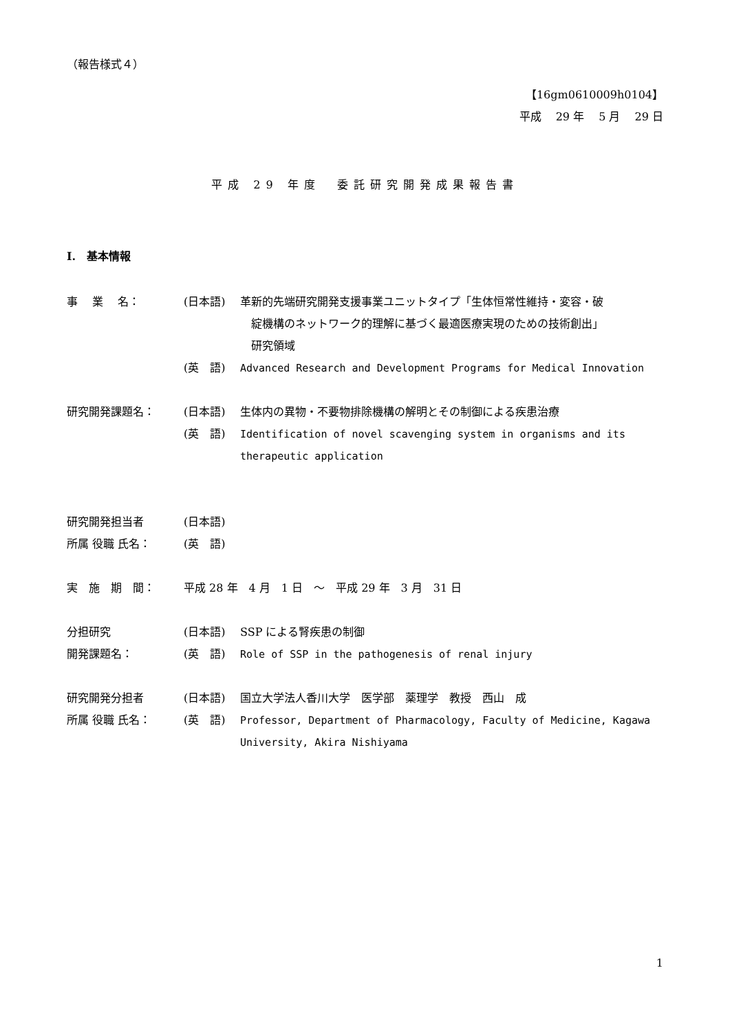（報告様式４）
【16gm0610009h0104】
平成　 29 年　 5 月　 29 日
平成 29 年度　委託研究開発成果報告書
I.　基本情報
事　 業　 名： (日本語) 革新的先端研究開発支援事業ユニットタイプ「生体恒常性維持・変容・破
　綻機構のネットワーク的理解に基づく最適医療実現のための技術創出」
　研究領域
(英　語) Advanced Research and Development Programs for Medical Innovation
研究開発課題名： (日本語) 生体内の異物・不要物排除機構の解明とその制御による疾患治療
(英　語) Identification of novel scavenging system in organisms and its therapeutic application
研究開発担当者 (日本語)
所属 役職 氏名： (英　語)
実　施　期　間： 平成 28 年　4 月　1 日　～　平成 29 年　3 月　31 日
分担研究 (日本語) SSP による腎疾患の制御
開発課題名： (英　語) Role of SSP in the pathogenesis of renal injury
研究開発分担者 (日本語) 国立大学法人香川大学　医学部　薬理学　教授　西山　成
所属 役職 氏名： (英　語) Professor, Department of Pharmacology, Faculty of Medicine, Kagawa University, Akira Nishiyama
1